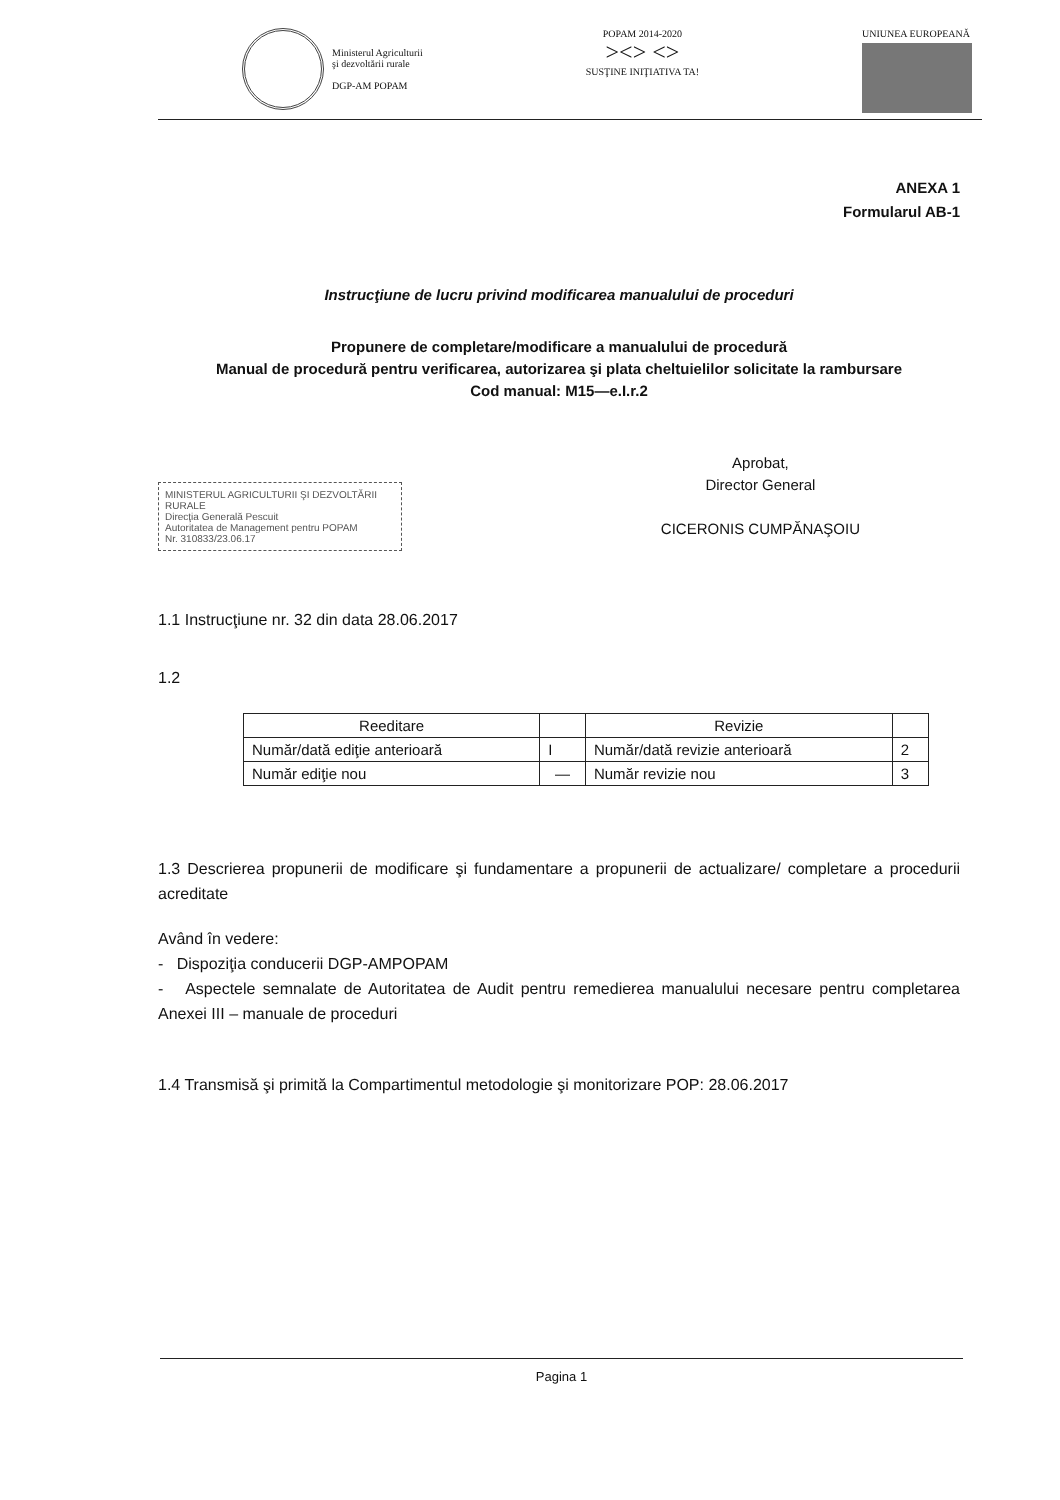Ministerul Agriculturii
şi dezvoltării rurale
DGP-AM POPAM
POPAM 2014-2020
><> <>
SUSŢINE INIŢIATIVA TA!
UNIUNEA EUROPEANĂ
ANEXA 1
Formularul AB-1
Instrucţiune de lucru privind modificarea manualului de proceduri
Propunere de completare/modificare a manualului de procedură
Manual de procedură pentru verificarea, autorizarea şi plata cheltuielilor solicitate la rambursare
Cod manual: M15—e.I.r.2
MINISTERUL AGRICULTURII ŞI DEZVOLTĂRII RURALE
Direcţia Generală Pescuit
Autoritatea de Management pentru POPAM
Nr. 310833/23.06.17
Aprobat,
Director General
CICERONIS CUMPĂNAŞOIU
1.1 Instrucţiune nr. 32 din data 28.06.2017
1.2
| Reeditare | | Revizie | |
| Număr/dată ediţie anterioară | I | Număr/dată revizie anterioară | 2 |
| Număr ediţie nou | — | Număr revizie nou | 3 |
1.3 Descrierea propunerii de modificare şi fundamentare a propunerii de actualizare/ completare a procedurii acreditate
Având în vedere:
- Dispoziţia conducerii DGP-AMPOPAM
- Aspectele semnalate de Autoritatea de Audit pentru remedierea manualului necesare pentru completarea Anexei III – manuale de proceduri
1.4 Transmisă şi primită la Compartimentul metodologie şi monitorizare POP: 28.06.2017
Pagina 1